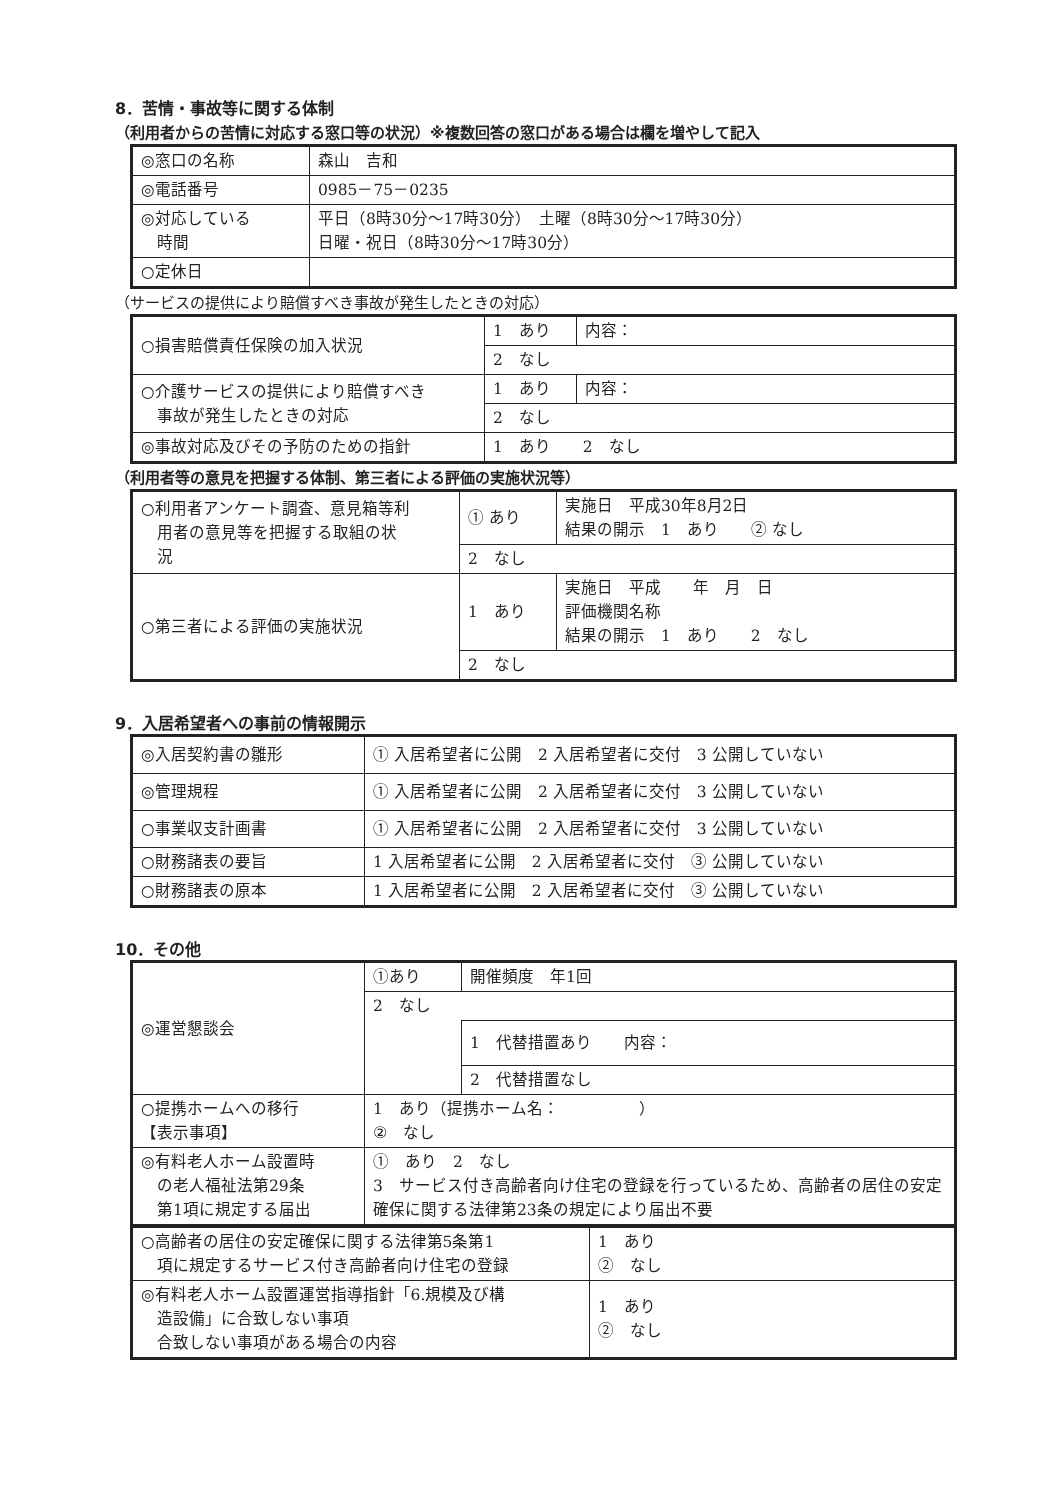8．苦情・事故等に関する体制
（利用者からの苦情に対応する窓口等の状況）※複数回答の窓口がある場合は欄を増やして記入
| ◎窓口の名称 | 森山 吉和 |
| ◎電話番号 | 0985－75－0235 |
| ◎対応している 時間 | 平日（8時30分～17時30分） 土曜（8時30分～17時30分） 日曜・祝日（8時30分～17時30分） |
| ○定休日 | |
（サービスの提供により賠償すべき事故が発生したときの対応）
| ○損害賠償責任保険の加入状況 | 1 あり | 内容： |
| | 2 なし | |
| ○介護サービスの提供により賠償すべき 事故が発生したときの対応 | 1 あり | 内容： |
| | 2 なし | |
| ◎事故対応及びその予防のための指針 | 1 あり 2 なし | |
（利用者等の意見を把握する体制、第三者による評価の実施状況等）
| ○利用者アンケート調査、意見箱等利 用者の意見等を把握する取組の状 況 | ① あり | 実施日 平成30年8月2日 結果の開示 1 あり ② なし |
| | 2 なし | |
| ○第三者による評価の実施状況 | 1 あり | 実施日 平成 年 月 日 評価機関名称 結果の開示 1 あり 2 なし |
| | 2 なし | |
9．入居希望者への事前の情報開示
| ◎入居契約書の雛形 | ① 入居希望者に公開 2 入居希望者に交付 3 公開していない |
| ◎管理規程 | ① 入居希望者に公開 2 入居希望者に交付 3 公開していない |
| ○事業収支計画書 | ① 入居希望者に公開 2 入居希望者に交付 3 公開していない |
| ○財務諸表の要旨 | 1 入居希望者に公開 2 入居希望者に交付 ③ 公開していない |
| ○財務諸表の原本 | 1 入居希望者に公開 2 入居希望者に交付 ③ 公開していない |
10．その他
| ◎運営懇談会 | ①あり | 開催頻度 年1回 |
| | 2 なし | |
| | | 1 代替措置あり 内容： |
| | | 2 代替措置なし |
| ○提携ホームへの移行 【表示事項】 | 1 あり（提携ホーム名： ） ② なし | |
| ◎有料老人ホーム設置時 の老人福祉法第29条 第1項に規定する届出 | ① あり 2 なし 3 サービス付き高齢者向け住宅の登録を行っているため、高齢者の居住の安定確保に関する法律第23条の規定により届出不要 | |
| ○高齢者の居住の安定確保に関する法律第5条第1 項に規定するサービス付き高齢者向け住宅の登録 | 1 あり ② なし |
| ◎有料老人ホーム設置運営指導指針「6.規模及び構 造設備」に合致しない事項 合致しない事項がある場合の内容 | 1 あり ② なし |